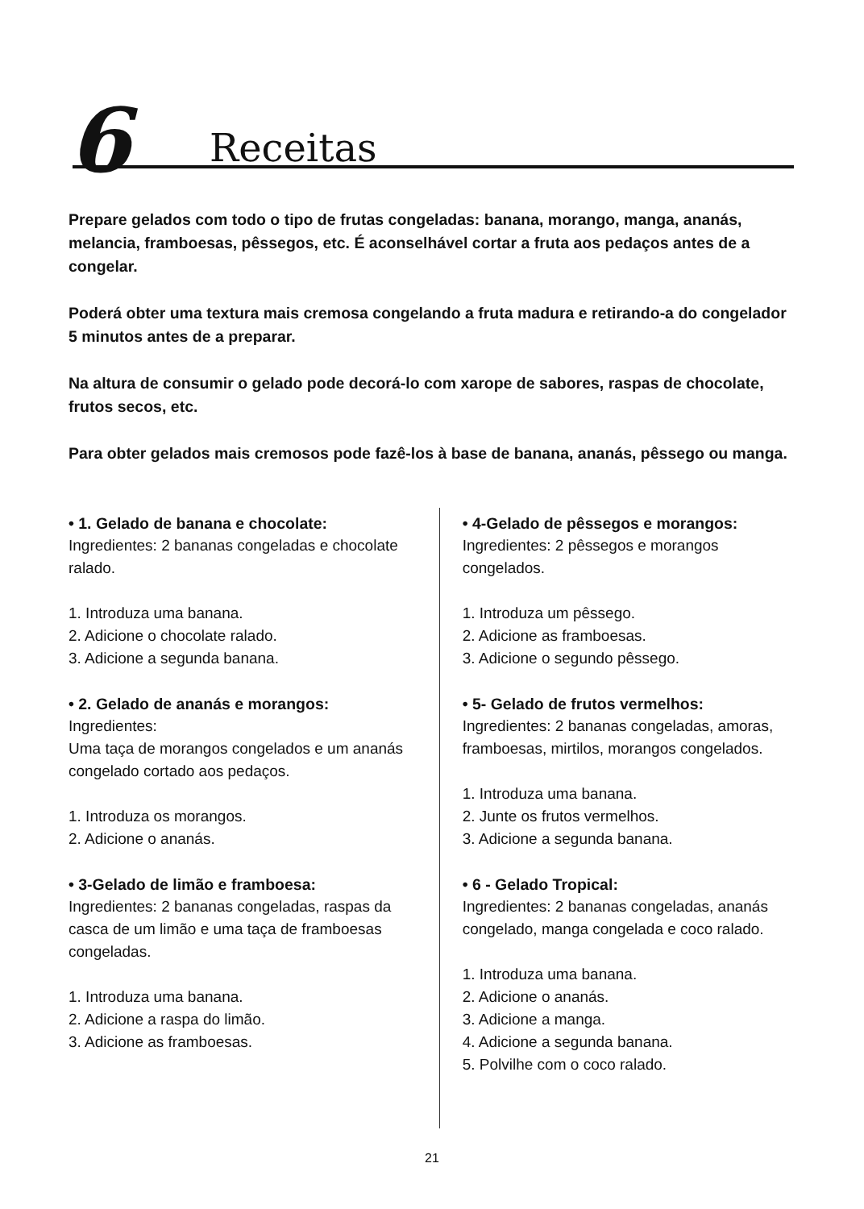6 Receitas
Prepare gelados com todo o tipo de frutas congeladas: banana, morango, manga, ananás, melancia, framboesas, pêssegos, etc. É aconselhável cortar a fruta aos pedaços antes de a congelar.
Poderá obter uma textura mais cremosa congelando a fruta madura e retirando-a do congelador 5 minutos antes de a preparar.
Na altura de consumir o gelado pode decorá-lo com xarope de sabores, raspas de chocolate, frutos secos, etc.
Para obter gelados mais cremosos pode fazê-los à base de banana, ananás, pêssego ou manga.
• 1. Gelado de banana e chocolate:
Ingredientes: 2 bananas congeladas e chocolate ralado.
1. Introduza uma banana.
2. Adicione o chocolate ralado.
3. Adicione a segunda banana.
• 2. Gelado de ananás e morangos:
Ingredientes:
Uma taça de morangos congelados e um ananás congelado cortado aos pedaços.
1. Introduza os morangos.
2. Adicione o ananás.
• 3-Gelado de limão e framboesa:
Ingredientes: 2 bananas congeladas, raspas da casca de um limão e uma taça de framboesas congeladas.
1. Introduza uma banana.
2. Adicione a raspa do limão.
3. Adicione as framboesas.
• 4-Gelado de pêssegos e morangos:
Ingredientes: 2 pêssegos e morangos congelados.
1. Introduza um pêssego.
2. Adicione as framboesas.
3. Adicione o segundo pêssego.
• 5- Gelado de frutos vermelhos:
Ingredientes: 2 bananas congeladas, amoras, framboesas, mirtilos, morangos congelados.
1. Introduza uma banana.
2. Junte os frutos vermelhos.
3. Adicione a segunda banana.
• 6 - Gelado Tropical:
Ingredientes: 2 bananas congeladas, ananás congelado, manga congelada e coco ralado.
1. Introduza uma banana.
2. Adicione o ananás.
3. Adicione a manga.
4. Adicione a segunda banana.
5. Polvilhe com o coco ralado.
21